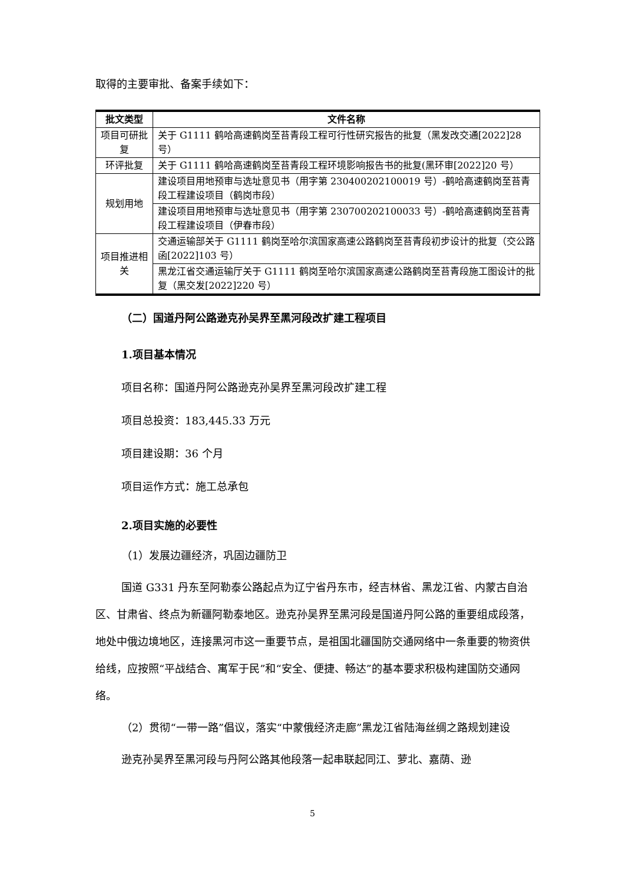取得的主要审批、备案手续如下：
| 批文类型 | 文件名称 |
| --- | --- |
| 项目可研批复 | 关于 G1111 鹤哈高速鹤岗至苔青段工程可行性研究报告的批复（黑发改交通[2022]28 号） |
| 环评批复 | 关于 G1111 鹤哈高速鹤岗至苔青段工程环境影响报告书的批复(黑环审[2022]20 号） |
| 规划用地 | 建设项目用地预审与选址意见书（用字第 230400202100019 号）-鹤哈高速鹤岗至苔青段工程建设项目（鹤岗市段） |
| | 建设项目用地预审与选址意见书（用字第 230700202100033 号）-鹤哈高速鹤岗至苔青段工程建设项目（伊春市段） |
| 项目推进相关 | 交通运输部关于 G1111 鹤岗至哈尔滨国家高速公路鹤岗至苔青段初步设计的批复（交公路函[2022]103 号） |
| | 黑龙江省交通运输厅关于 G1111 鹤岗至哈尔滨国家高速公路鹤岗至苔青段施工图设计的批复（黑交发[2022]220 号） |
（二）国道丹阿公路逊克孙吴界至黑河段改扩建工程项目
1.项目基本情况
项目名称：国道丹阿公路逊克孙吴界至黑河段改扩建工程
项目总投资：183,445.33 万元
项目建设期：36 个月
项目运作方式：施工总承包
2.项目实施的必要性
（1）发展边疆经济，巩固边疆防卫
国道 G331 丹东至阿勒泰公路起点为辽宁省丹东市，经吉林省、黑龙江省、内蒙古自治区、甘肃省、终点为新疆阿勒泰地区。逊克孙吴界至黑河段是国道丹阿公路的重要组成段落，地处中俄边境地区，连接黑河市这一重要节点，是祖国北疆国防交通网络中一条重要的物资供给线，应按照“平战结合、寓军于民”和“安全、便捷、畅达”的基本要求积极构建国防交通网络。
（2）贯彻“一带一路”倡议，落实“中蒙俄经济走廊”黑龙江省陆海丝绸之路规划建设
逊克孙吴界至黑河段与丹阿公路其他段落一起串联起同江、萝北、嘉荫、逊
5